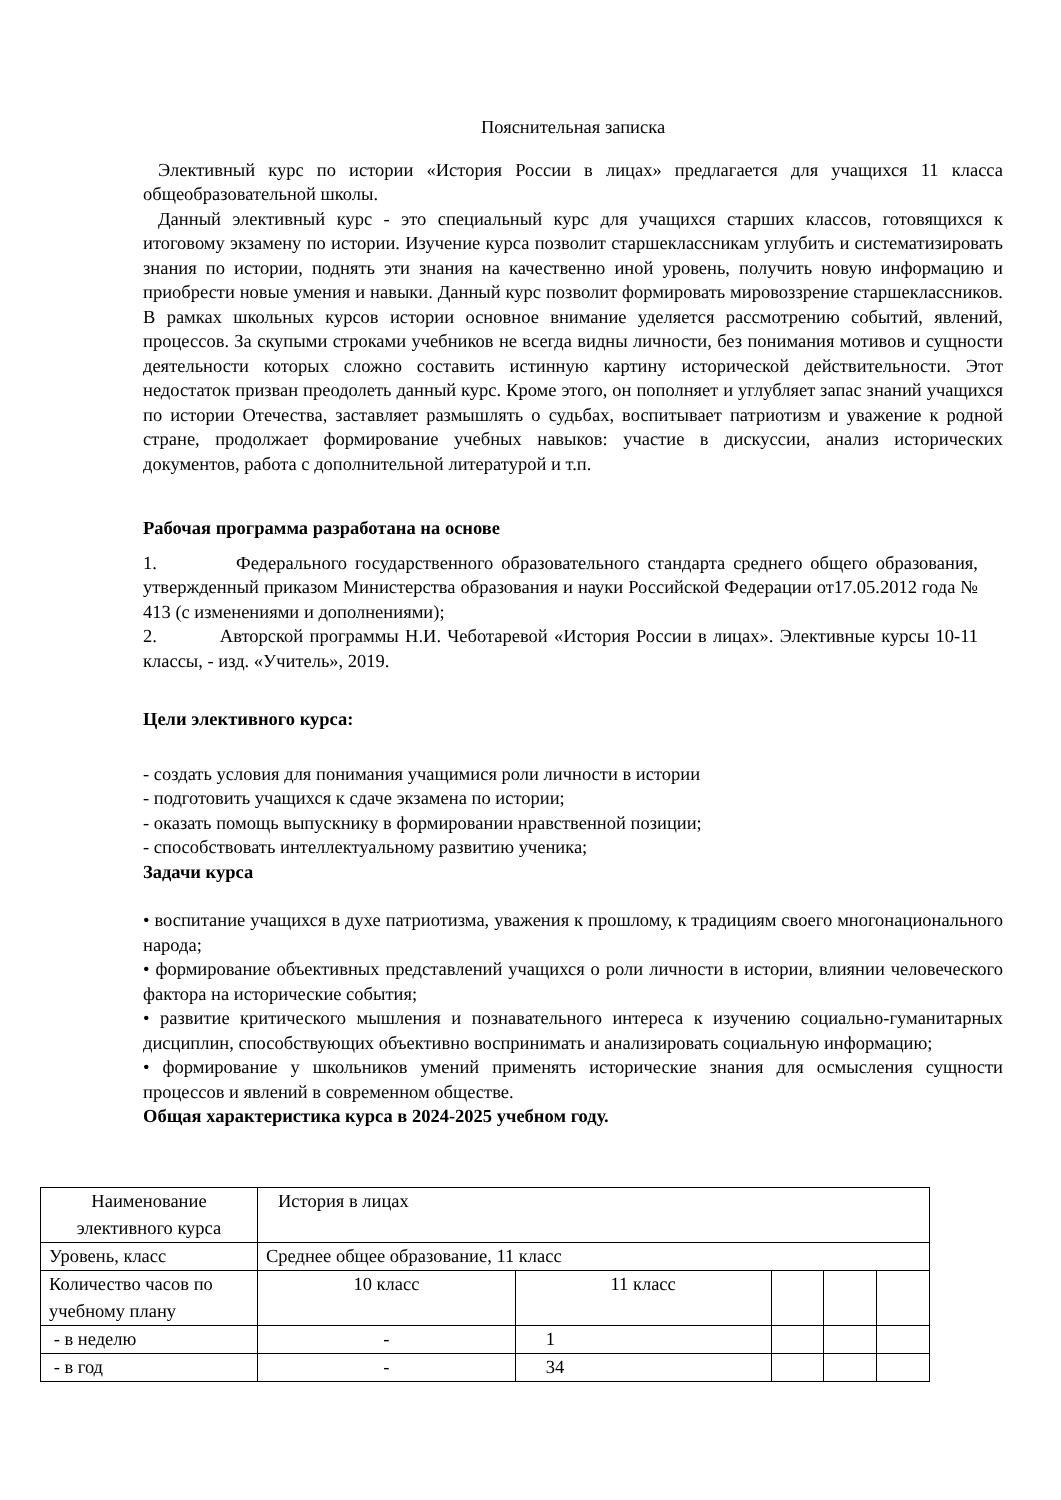Пояснительная записка
Элективный курс по истории «История России в лицах» предлагается для учащихся 11 класса общеобразовательной школы.
Данный элективный курс - это специальный курс для учащихся старших классов, готовящихся к итоговому экзамену по истории. Изучение курса позволит старшеклассникам углубить и систематизировать знания по истории, поднять эти знания на качественно иной уровень, получить новую информацию и приобрести новые умения и навыки. Данный курс позволит формировать мировоззрение старшеклассников. В рамках школьных курсов истории основное внимание уделяется рассмотрению событий, явлений, процессов. За скупыми строками учебников не всегда видны личности, без понимания мотивов и сущности деятельности которых сложно составить истинную картину исторической действительности. Этот недостаток призван преодолеть данный курс. Кроме этого, он пополняет и углубляет запас знаний учащихся по истории Отечества, заставляет размышлять о судьбах, воспитывает патриотизм и уважение к родной стране, продолжает формирование учебных навыков: участие в дискуссии, анализ исторических документов, работа с дополнительной литературой и т.п.
Рабочая программа разработана на основе
1. Федерального государственного образовательного стандарта среднего общего образования, утвержденный приказом Министерства образования и науки Российской Федерации от17.05.2012 года № 413 (с изменениями и дополнениями);
2. Авторской программы Н.И. Чеботаревой «История России в лицах». Элективные курсы 10-11 классы, - изд. «Учитель», 2019.
Цели элективного курса:
- создать условия для понимания учащимися роли личности в истории
- подготовить учащихся к сдаче экзамена по истории;
- оказать помощь выпускнику в формировании нравственной позиции;
- способствовать интеллектуальному развитию ученика;
Задачи курса
• воспитание учащихся в духе патриотизма, уважения к прошлому, к традициям своего многонационального народа;
• формирование объективных представлений учащихся о роли личности в истории, влиянии человеческого фактора на исторические события;
• развитие критического мышления и познавательного интереса к изучению социально-гуманитарных дисциплин, способствующих объективно воспринимать и анализировать социальную информацию;
• формирование у школьников умений применять исторические знания для осмысления сущности процессов и явлений в современном обществе.
Общая характеристика курса в 2024-2025 учебном году.
| Наименование элективного курса | История в лицах | | | | |
| Уровень, класс | Среднее общее образование, 11 класс | | | | |
| Количество часов по учебному плану | 10 класс | 11 класс | | | |
| - в неделю | - | 1 | | | |
| - в год | - | 34 | | | |